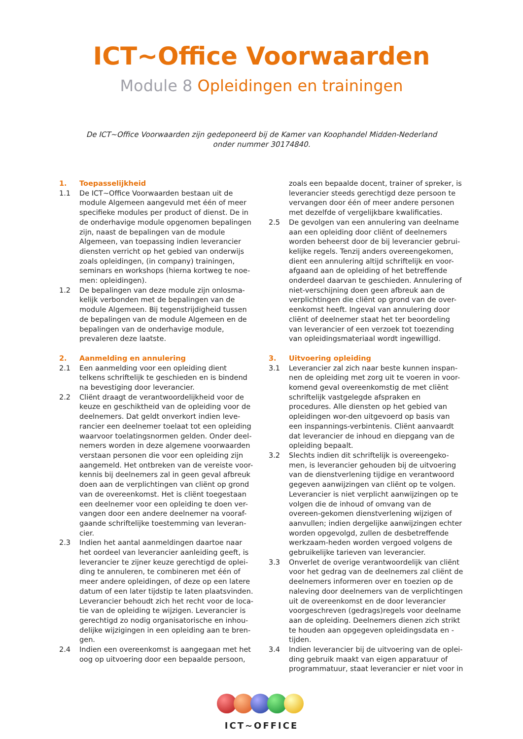ICT~Office Voorwaarden
Module 8 Opleidingen en trainingen
De ICT~Office Voorwaarden zijn gedeponeerd bij de Kamer van Koophandel Midden-Nederland
onder nummer 30174840.
1. Toepasselijkheid
1.1 De ICT~Office Voorwaarden bestaan uit de module Algemeen aangevuld met één of meer specifieke modules per product of dienst. De in de onderhavige module opgenomen bepalingen zijn, naast de bepalingen van de module Algemeen, van toepassing indien leverancier diensten verricht op het gebied van onderwijs zoals opleidingen, (in company) trainingen, seminars en workshops (hierna kortweg te noe-men: opleidingen).
1.2 De bepalingen van deze module zijn onlosma-kelijk verbonden met de bepalingen van de module Algemeen. Bij tegenstrijdigheid tussen de bepalingen van de module Algemeen en de bepalingen van de onderhavige module, prevaleren deze laatste.
2. Aanmelding en annulering
2.1 Een aanmelding voor een opleiding dient telkens schriftelijk te geschieden en is bindend na bevestiging door leverancier.
2.2 Cliënt draagt de verantwoordelijkheid voor de keuze en geschiktheid van de opleiding voor de deelnemers. Dat geldt onverkort indien leve-rancier een deelnemer toelaat tot een opleiding waarvoor toelatingsnormen gelden. Onder deel-nemers worden in deze algemene voorwaarden verstaan personen die voor een opleiding zijn aangemeld. Het ontbreken van de vereiste voor-kennis bij deelnemers zal in geen geval afbreuk doen aan de verplichtingen van cliënt op grond van de overeenkomst. Het is cliënt toegestaan een deelnemer voor een opleiding te doen ver-vangen door een andere deelnemer na vooraf-gaande schriftelijke toestemming van leveran-cier.
2.3 Indien het aantal aanmeldingen daartoe naar het oordeel van leverancier aanleiding geeft, is leverancier te zijner keuze gerechtigd de oplei-ding te annuleren, te combineren met één of meer andere opleidingen, of deze op een latere datum of een later tijdstip te laten plaatsvinden. Leverancier behoudt zich het recht voor de loca-tie van de opleiding te wijzigen. Leverancier is gerechtigd zo nodig organisatorische en inhou-delijke wijzigingen in een opleiding aan te bren-gen.
2.4 Indien een overeenkomst is aangegaan met het oog op uitvoering door een bepaalde persoon,
zoals een bepaalde docent, trainer of spreker, is leverancier steeds gerechtigd deze persoon te vervangen door één of meer andere personen met dezelfde of vergelijkbare kwalificaties.
2.5 De gevolgen van een annulering van deelname aan een opleiding door cliënt of deelnemers worden beheerst door de bij leverancier gebrui-kelijke regels. Tenzij anders overeengekomen, dient een annulering altijd schriftelijk en voor-afgaand aan de opleiding of het betreffende onderdeel daarvan te geschieden. Annulering of niet-verschijning doen geen afbreuk aan de verplichtingen die cliënt op grond van de over-eenkomst heeft. Ingeval van annulering door cliënt of deelnemer staat het ter beoordeling van leverancier of een verzoek tot toezending van opleidingsmateriaal wordt ingewilligd.
3. Uitvoering opleiding
3.1 Leverancier zal zich naar beste kunnen inspan-nen de opleiding met zorg uit te voeren in voor-komend geval overeenkomstig de met cliënt schriftelijk vastgelegde afspraken en procedures. Alle diensten op het gebied van opleidingen wor-den uitgevoerd op basis van een inspannings-verbintenis. Cliënt aanvaardt dat leverancier de inhoud en diepgang van de opleiding bepaalt.
3.2 Slechts indien dit schriftelijk is overeengeko-men, is leverancier gehouden bij de uitvoering van de dienstverlening tijdige en verantwoord gegeven aanwijzingen van cliënt op te volgen. Leverancier is niet verplicht aanwijzingen op te volgen die de inhoud of omvang van de overeen-gekomen dienstverlening wijzigen of aanvullen; indien dergelijke aanwijzingen echter worden opgevolgd, zullen de desbetreffende werkzaam-heden worden vergoed volgens de gebruikelijke tarieven van leverancier.
3.3 Onverlet de overige verantwoordelijk van cliënt voor het gedrag van de deelnemers zal cliënt de deelnemers informeren over en toezien op de naleving door deelnemers van de verplichtingen uit de overeenkomst en de door leverancier voorgeschreven (gedrags)regels voor deelname aan de opleiding. Deelnemers dienen zich strikt te houden aan opgegeven opleidingsdata en -tijden.
3.4 Indien leverancier bij de uitvoering van de oplei-ding gebruik maakt van eigen apparatuur of programmatuur, staat leverancier er niet voor in
ICT~OFFICE